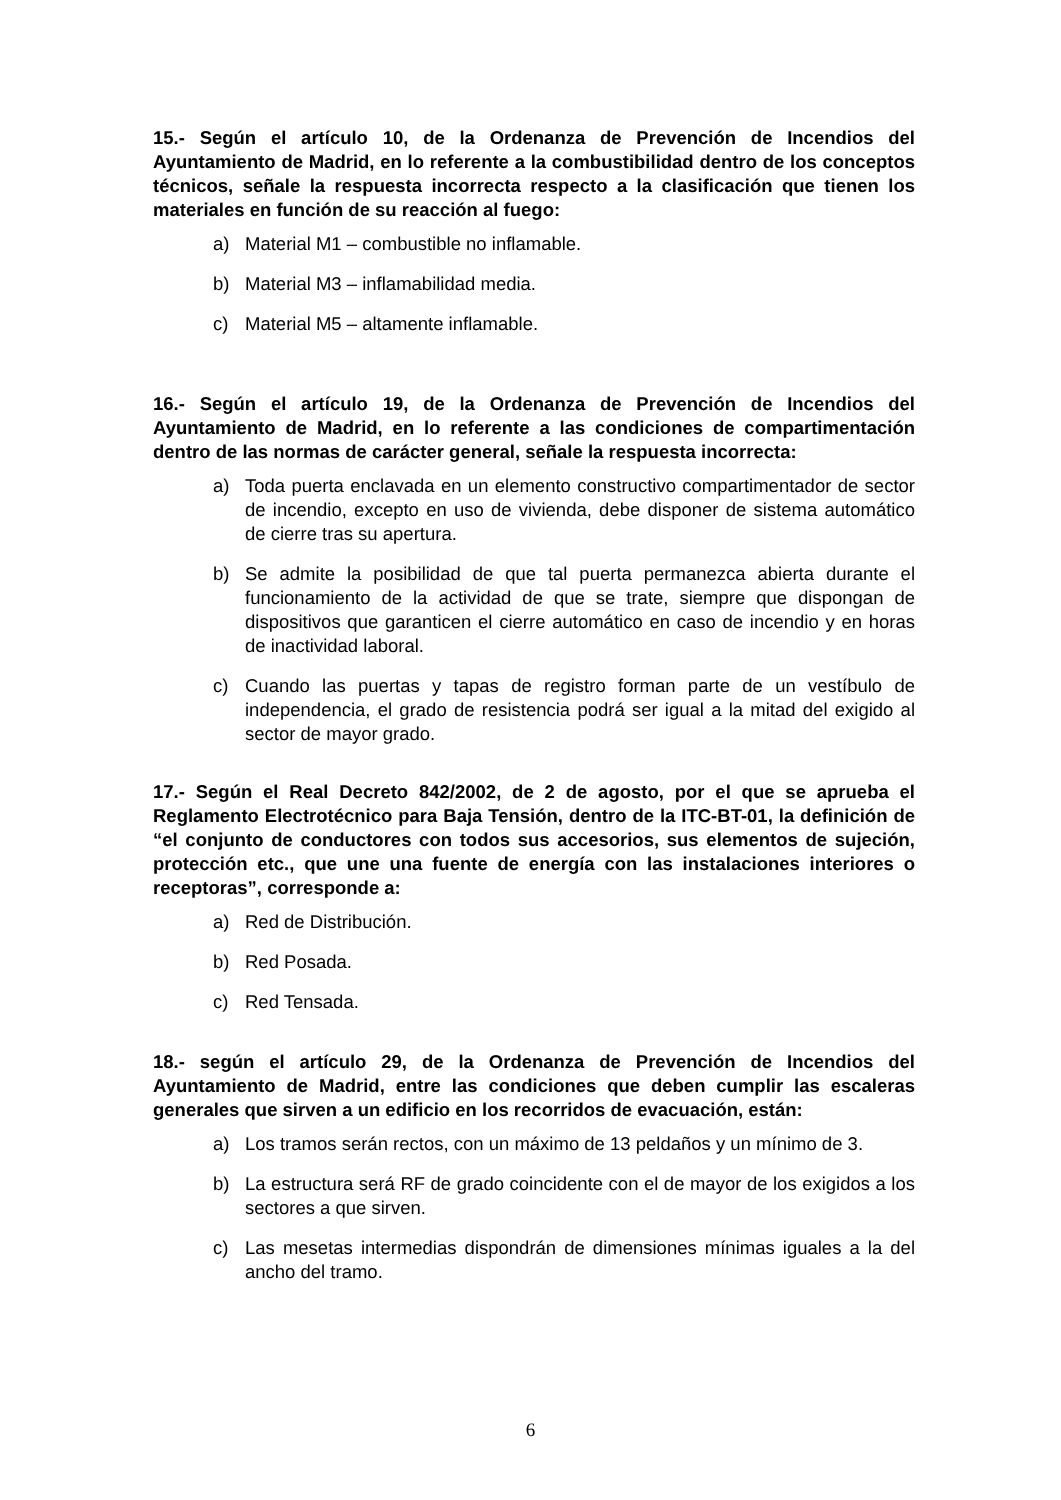15.- Según el artículo 10, de la Ordenanza de Prevención de Incendios del Ayuntamiento de Madrid, en lo referente a la combustibilidad dentro de los conceptos técnicos, señale la respuesta incorrecta respecto a la clasificación que tienen los materiales en función de su reacción al fuego:
a) Material M1 – combustible no inflamable.
b) Material M3 – inflamabilidad media.
c) Material M5 – altamente inflamable.
16.- Según el artículo 19, de la Ordenanza de Prevención de Incendios del Ayuntamiento de Madrid, en lo referente a las condiciones de compartimentación dentro de las normas de carácter general, señale la respuesta incorrecta:
a) Toda puerta enclavada en un elemento constructivo compartimentador de sector de incendio, excepto en uso de vivienda, debe disponer de sistema automático de cierre tras su apertura.
b) Se admite la posibilidad de que tal puerta permanezca abierta durante el funcionamiento de la actividad de que se trate, siempre que dispongan de dispositivos que garanticen el cierre automático en caso de incendio y en horas de inactividad laboral.
c) Cuando las puertas y tapas de registro forman parte de un vestíbulo de independencia, el grado de resistencia podrá ser igual a la mitad del exigido al sector de mayor grado.
17.- Según el Real Decreto 842/2002, de 2 de agosto, por el que se aprueba el Reglamento Electrotécnico para Baja Tensión, dentro de la ITC-BT-01, la definición de “el conjunto de conductores con todos sus accesorios, sus elementos de sujeción, protección etc., que une una fuente de energía con las instalaciones interiores o receptoras”, corresponde a:
a) Red de Distribución.
b) Red Posada.
c) Red Tensada.
18.- según el artículo 29, de la Ordenanza de Prevención de Incendios del Ayuntamiento de Madrid, entre las condiciones que deben cumplir las escaleras generales que sirven a un edificio en los recorridos de evacuación, están:
a) Los tramos serán rectos, con un máximo de 13 peldaños y un mínimo de 3.
b) La estructura será RF de grado coincidente con el de mayor de los exigidos a los sectores a que sirven.
c) Las mesetas intermedias dispondrán de dimensiones mínimas iguales a la del ancho del tramo.
6